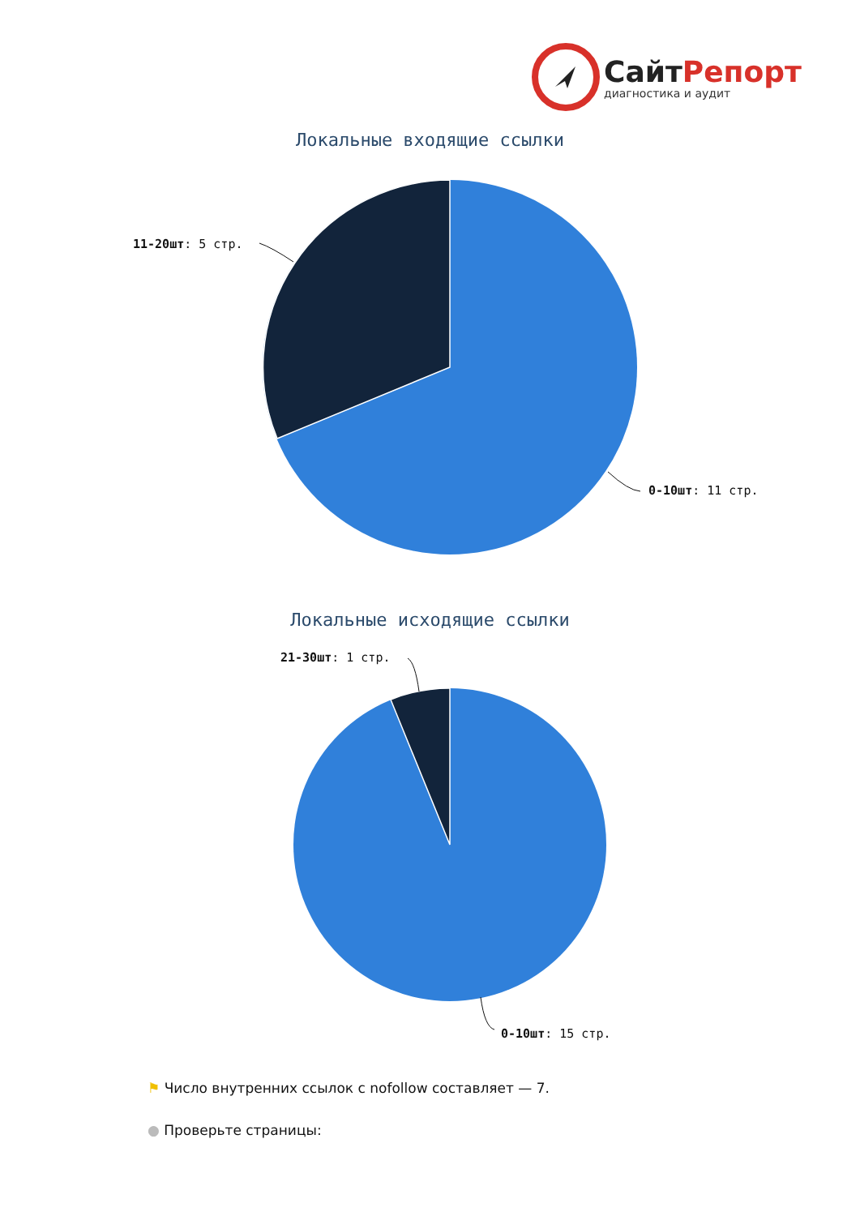СайтРепорт
диагностика и аудит
Локальные входящие ссылки
11-20шт: 5 стр.
0-10шт: 11 стр.
Локальные исходящие ссылки
21-30шт: 1 стр.
0-10шт: 15 стр.
⚑ Число внутренних ссылок с nofollow составляет — 7.
● Проверьте страницы: